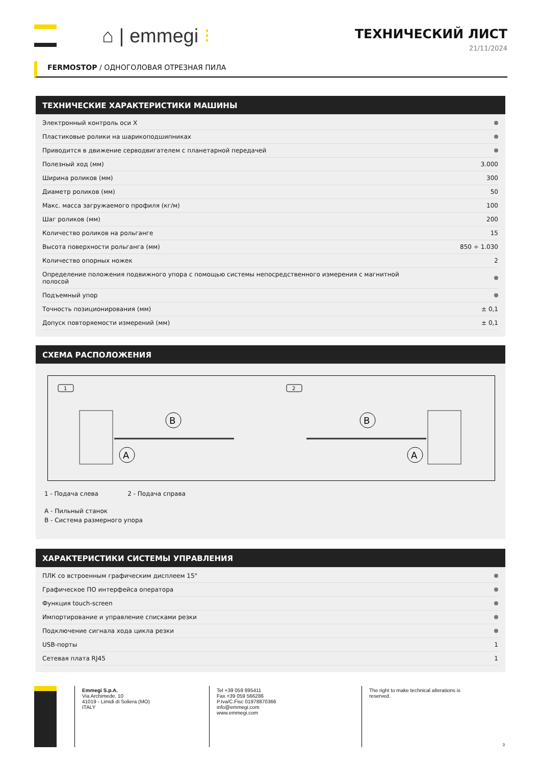⌂ | emmegi ⁝
ТЕХНИЧЕСКИЙ ЛИСТ
21/11/2024
FERMOSTOP / ОДНОГОЛОВАЯ ОТРЕЗНАЯ ПИЛА
ТЕХНИЧЕСКИЕ ХАРАКТЕРИСТИКИ МАШИНЫ
| Электронный контроль оси X | |
| Пластиковые ролики на шарикоподшипниках | |
| Приводится в движение серводвигателем с планетарной передачей | |
| Полезный ход (мм) | 3.000 |
| Ширина роликов (мм) | 300 |
| Диаметр роликов (мм) | 50 |
| Макс. масса загружаемого профиля (кг/м) | 100 |
| Шаг роликов (мм) | 200 |
| Количество роликов на рольганге | 15 |
| Высота поверхности рольганга (мм) | 850 ÷ 1.030 |
| Количество опорных ножек | 2 |
| Определение положения подвижного упора с помощью системы непосредственного измерения с магнитной полосой | |
| Подъемный упор | |
| Точность позиционирования (мм) | ± 0,1 |
| Допуск повторяемости измерений (мм) | ± 0,1 |
СХЕМА РАСПОЛОЖЕНИЯ
1
2
A
B
A
B
1 - Подача слева 2 - Подача справа
A - Пильный станок
B - Система размерного упора
ХАРАКТЕРИСТИКИ СИСТЕМЫ УПРАВЛЕНИЯ
| ПЛК со встроенным графическим дисплеем 15" | |
| Графическое ПО интерфейса оператора | |
| Функция touch-screen | |
| Импортирование и управление списками резки | |
| Подключение сигнала хода цикла резки | |
| USB-порты | 1 |
| Сетевая плата RJ45 | 1 |
Emmegi S.p.A.
Via Archimede, 10
41019 - Limidi di Soliera (MO)
ITALY
Tel +39 059 895411
Fax +39 059 566286
P.Iva/C.Fisc 01978870366
info@emmegi.com
www.emmegi.com
The right to make technical alterations is
reserved.
3